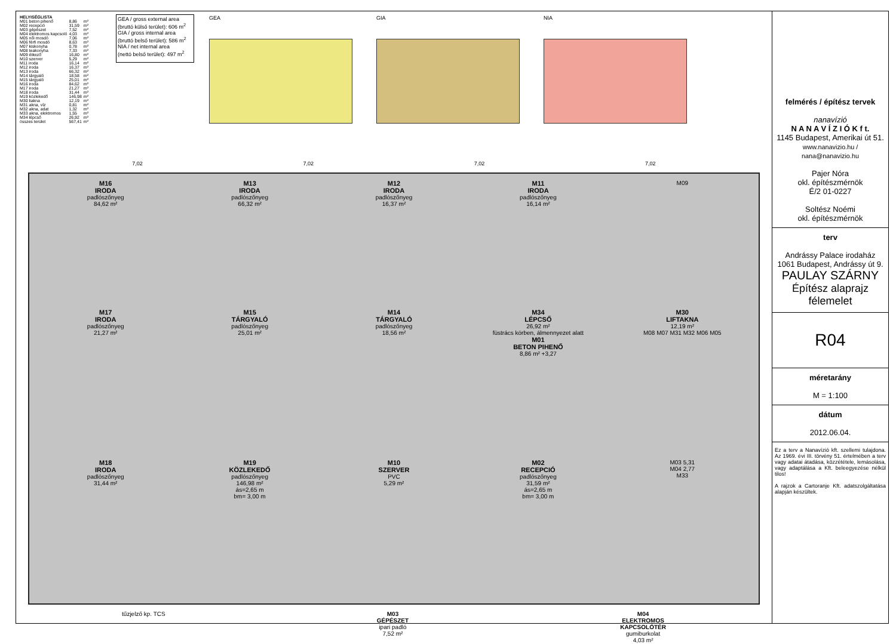HELYISÉGLISTA
| M01 beton pihenő | 8,86 | m² |
| M02 recepció | 31,59 | m² |
| M03 gépészet | 7,52 | m² |
| M04 elektromos kapcsoló | 4,03 | m² |
| M05 női mosdó | 7,06 | m² |
| M06 férfi mosdó | 8,63 | m² |
| M07 kiskonyha | 0,78 | m² |
| M08 teakonyha | 7,33 | m² |
| M09 étkező | 16,80 | m² |
| M10 szerver | 5,29 | m² |
| M11 iroda | 16,14 | m² |
| M12 iroda | 16,37 | m² |
| M13 iroda | 66,32 | m² |
| M14 tárgyaló | 18,58 | m² |
| M15 tárgyaló | 25,01 | m² |
| M16 iroda | 84,62 | m² |
| M17 iroda | 21,27 | m² |
| M18 iroda | 31,44 | m² |
| M19 közlekedő | 146,98 | m² |
| M30 liakna | 12,19 | m² |
| M31 akna, víz | 0,81 | m² |
| M32 akna, adat | 1,32 | m² |
| M33 akna, elektromos | 1,55 | m² |
| M34 lépcső | 26,92 | m² |
| összes terület | 567,41 | m² |
GEA / gross external area
(bruttó külső terület): 606 m<sup>2</sup>
GIA / gross internal area
(bruttó belső terület): 586 m<sup>2</sup>
NIA / net internal area
(nettó belső terület): 497 m<sup>2</sup>
GEA GIA NIA
7,02 7,02 7,02 7,02
M16
IRODA
padlószőnyeg
84,62 m²
M13
IRODA
padlószőnyeg
66,32 m²
M12
IRODA
padlószőnyeg
16,37 m²
M11
IRODA
padlószőnyeg
16,14 m²
M09
M17
IRODA
padlószőnyeg
21,27 m²
M15
TÁRGYALÓ
padlószőnyeg
25,01 m²
M14
TÁRGYALÓ
padlószőnyeg
18,56 m²
M34
LÉPCSŐ
26,92 m²
füstrács körben, álmennyezet alatt
M01
BETON PIHENŐ
8,86 m² +3,27
M30
LIFTAKNA
12,19 m²
M08 M07 M31 M32 M06 M05
M18
IRODA
padlószőnyeg
31,44 m²
M19
KÖZLEKEDŐ
padlószőnyeg
146,98 m²
ás=2,65 m
bm= 3,00 m
M10
SZERVER
PVC
5,29 m²
M02
RECEPCIÓ
padlószőnyeg
31,59 m²
ás=2,65 m
bm= 3,00 m
M03 5,31
M04 2,77
M33
tűzjelző kp. TCS M03
GÉPÉSZET
ipari padló
7,52 m² M04
ELEKTROMOS
KAPCSOLÓTÉR
gumiburkolat
4,03 m²
felmérés / építész tervek
nanavízió
N A N A V Í Z I Ó K f t.
1145 Budapest, Amerikai út 51.
www.nanavizio.hu / nana@nanavizio.hu
Pajer Nóra
okl. építészmérnök
É/2 01-0227
Soltész Noémi
okl. építészmérnök
terv
Andrássy Palace irodaház
1061 Budapest, Andrássy út 9.
PAULAY SZÁRNY
Építész alaprajz
félemelet
R04
méretarány
M = 1:100
dátum
2012.06.04.
Ez a terv a Nanavízió kft. szellemi tulajdona. Az 1969. évi III. törvény 51. értelmében a terv vagy adatai átadása, közzététele, lemásolása, vagy adaptálása a Kft. beleegyezése nélkül tilos!
A rajzok a Cartoranje Kft. adatszolgáltatása alapján készültek.